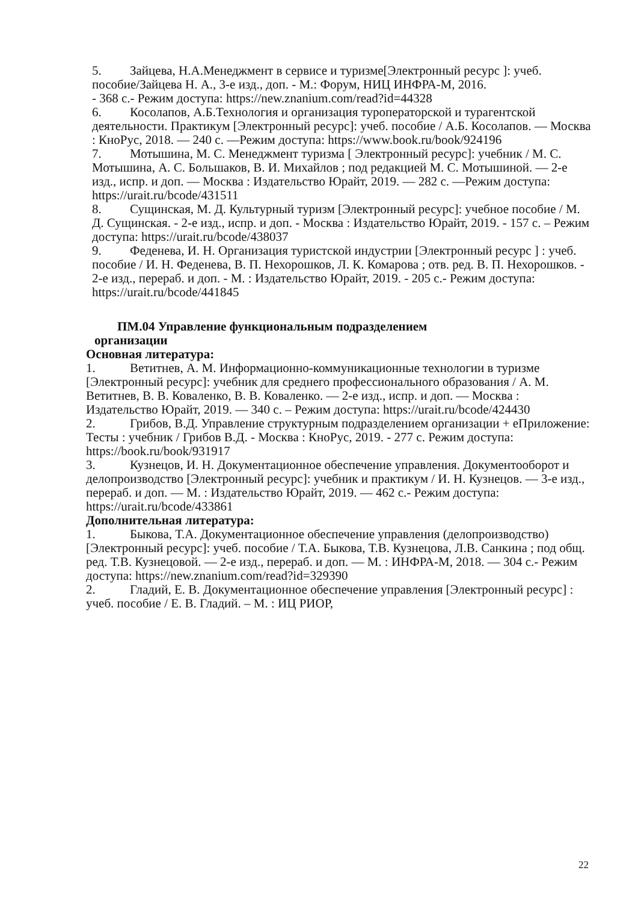5. Зайцева, Н.А.Менеджмент в сервисе и туризме[Электронный ресурс ]: учеб. пособие/Зайцева Н. А., 3-е изд., доп. - М.: Форум, НИЦ ИНФРА-М, 2016.
- 368 с.- Режим доступа: https://new.znanium.com/read?id=44328
6. Косолапов, А.Б.Технология и организация туроператорской и турагентской деятельности. Практикум [Электронный ресурс]: учеб. пособие / А.Б. Косолапов. — Москва : КноРус, 2018. — 240 с. —Режим доступа: https://www.book.ru/book/924196
7. Мотышина, М. С. Менеджмент туризма [ Электронный ресурс]: учебник / М. С. Мотышина, А. С. Большаков, В. И. Михайлов ; под редакцией М. С. Мотышиной. — 2-е изд., испр. и доп. — Москва : Издательство Юрайт, 2019. — 282 с. —Режим доступа: https://urait.ru/bcode/431511
8. Сущинская, М. Д. Культурный туризм [Электронный ресурс]: учебное пособие / М. Д. Сущинская. - 2-е изд., испр. и доп. - Москва : Издательство Юрайт, 2019. - 157 с. – Режим доступа: https://urait.ru/bcode/438037
9. Феденева, И. Н. Организация туристской индустрии [Электронный ресурс ] : учеб. пособие / И. Н. Феденева, В. П. Нехорошков, Л. К. Комарова ; отв. ред. В. П. Нехорошков. - 2-е изд., перераб. и доп. - М. : Издательство Юрайт, 2019. - 205 с.- Режим доступа: https://urait.ru/bcode/441845
ПМ.04 Управление функциональным подразделением
организации
Основная литература:
1. Ветитнев, А. М. Информационно-коммуникационные технологии в туризме [Электронный ресурс]: учебник для среднего профессионального образования / А. М. Ветитнев, В. В. Коваленко, В. В. Коваленко. — 2-е изд., испр. и доп. — Москва : Издательство Юрайт, 2019. — 340 с. – Режим доступа: https://urait.ru/bcode/424430
2. Грибов, В.Д. Управление структурным подразделением организации + еПриложение: Тесты : учебник / Грибов В.Д. - Москва : КноРус, 2019. - 277 с. Режим доступа: https://book.ru/book/931917
3. Кузнецов, И. Н. Документационное обеспечение управления. Документооборот и делопроизводство [Электронный ресурс]: учебник и практикум / И. Н. Кузнецов. — 3-е изд., перераб. и доп. — М. : Издательство Юрайт, 2019. — 462 с.- Режим доступа: https://urait.ru/bcode/433861
Дополнительная литература:
1. Быкова, Т.А. Документационное обеспечение управления (делопроизводство) [Электронный ресурс]: учеб. пособие / Т.А. Быкова, Т.В. Кузнецова, Л.В. Санкина ; под общ. ред. Т.В. Кузнецовой. — 2-е изд., перераб. и доп. — М. : ИНФРА-М, 2018. — 304 с.- Режим доступа: https://new.znanium.com/read?id=329390
2. Гладий, Е. В. Документационное обеспечение управления [Электронный ресурс] : учеб. пособие / Е. В. Гладий. – М. : ИЦ РИОР,
22